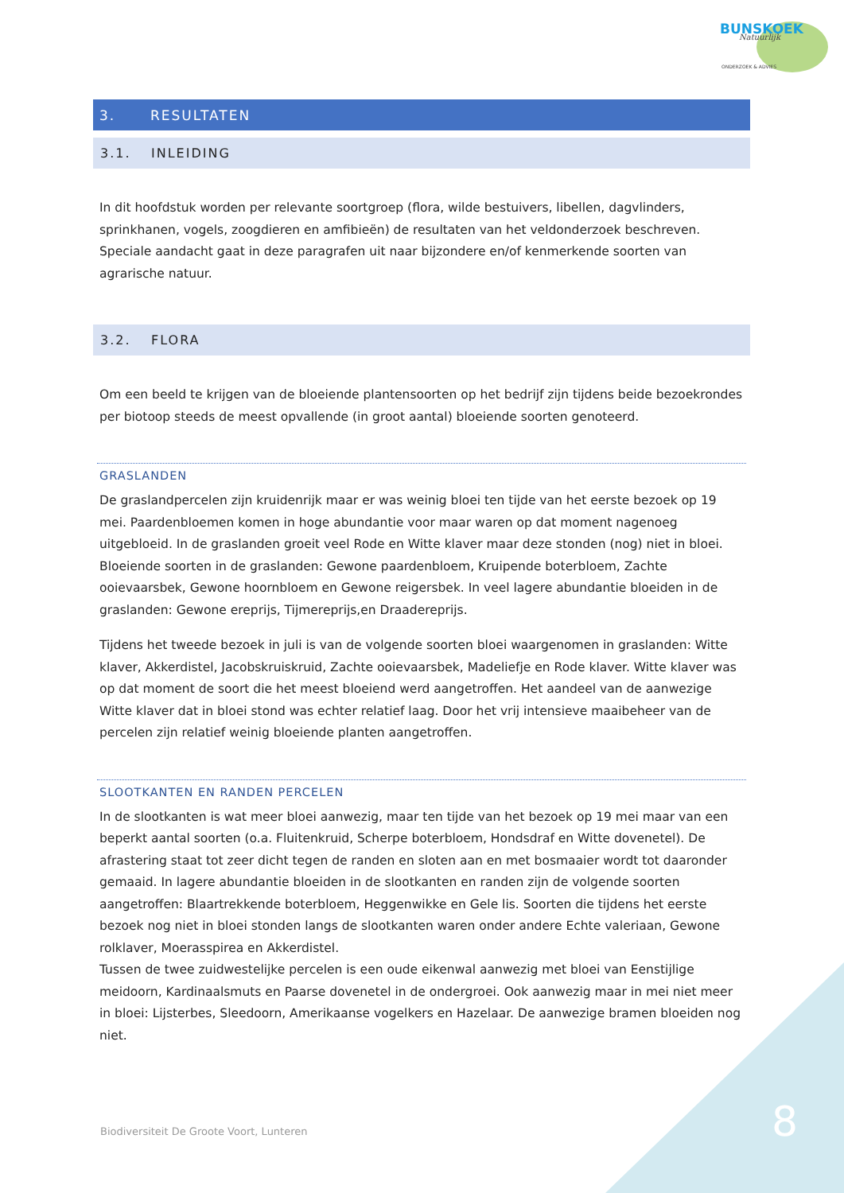BUNSKOEK
Natuurlijk
ONDERZOEK & ADVIES
3. RESULTATEN
3.1. INLEIDING
In dit hoofdstuk worden per relevante soortgroep (flora, wilde bestuivers, libellen, dagvlinders, sprinkhanen, vogels, zoogdieren en amfibieën) de resultaten van het veldonderzoek beschreven. Speciale aandacht gaat in deze paragrafen uit naar bijzondere en/of kenmerkende soorten van agrarische natuur.
3.2. FLORA
Om een beeld te krijgen van de bloeiende plantensoorten op het bedrijf zijn tijdens beide bezoekrondes per biotoop steeds de meest opvallende (in groot aantal) bloeiende soorten genoteerd.
GRASLANDEN
De graslandpercelen zijn kruidenrijk maar er was weinig bloei ten tijde van het eerste bezoek op 19 mei. Paardenbloemen komen in hoge abundantie voor maar waren op dat moment nagenoeg uitgebloeid. In de graslanden groeit veel Rode en Witte klaver maar deze stonden (nog) niet in bloei. Bloeiende soorten in de graslanden: Gewone paardenbloem, Kruipende boterbloem, Zachte ooievaarsbek, Gewone hoornbloem en Gewone reigersbek. In veel lagere abundantie bloeiden in de graslanden: Gewone ereprijs, Tijmereprijs,en Draadereprijs.
Tijdens het tweede bezoek in juli is van de volgende soorten bloei waargenomen in graslanden: Witte klaver, Akkerdistel, Jacobskruiskruid, Zachte ooievaarsbek, Madeliefje en Rode klaver. Witte klaver was op dat moment de soort die het meest bloeiend werd aangetroffen. Het aandeel van de aanwezige Witte klaver dat in bloei stond was echter relatief laag. Door het vrij intensieve maaibeheer van de percelen zijn relatief weinig bloeiende planten aangetroffen.
SLOOTKANTEN EN RANDEN PERCELEN
In de slootkanten is wat meer bloei aanwezig, maar ten tijde van het bezoek op 19 mei maar van een beperkt aantal soorten (o.a. Fluitenkruid, Scherpe boterbloem, Hondsdraf en Witte dovenetel). De afrastering staat tot zeer dicht tegen de randen en sloten aan en met bosmaaier wordt tot daaronder gemaaid. In lagere abundantie bloeiden in de slootkanten en randen zijn de volgende soorten aangetroffen: Blaartrekkende boterbloem, Heggenwikke en Gele lis. Soorten die tijdens het eerste bezoek nog niet in bloei stonden langs de slootkanten waren onder andere Echte valeriaan, Gewone rolklaver, Moerasspirea en Akkerdistel.
Tussen de twee zuidwestelijke percelen is een oude eikenwal aanwezig met bloei van Eenstijlige meidoorn, Kardinaalsmuts en Paarse dovenetel in de ondergroei. Ook aanwezig maar in mei niet meer in bloei: Lijsterbes, Sleedoorn, Amerikaanse vogelkers en Hazelaar. De aanwezige bramen bloeiden nog niet.
Biodiversiteit De Groote Voort, Lunteren
8